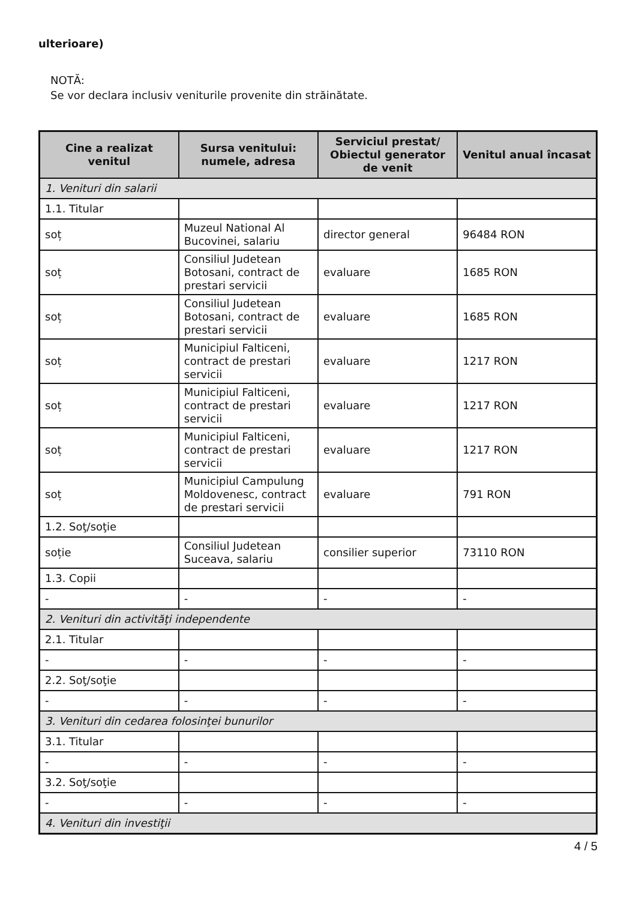ulterioare)
NOTĂ:
Se vor declara inclusiv veniturile provenite din străinătate.
| Cine a realizat venitul | Sursa venitului: numele, adresa | Serviciul prestat/ Obiectul generator de venit | Venitul anual încasat |
| --- | --- | --- | --- |
| 1. Venituri din salarii | | | |
| 1.1. Titular | | | |
| soț | Muzeul National Al Bucovinei, salariu | director general | 96484 RON |
| soț | Consiliul Judetean Botosani, contract de prestari servicii | evaluare | 1685 RON |
| soț | Consiliul Judetean Botosani, contract de prestari servicii | evaluare | 1685 RON |
| soț | Municipiul Falticeni, contract de prestari servicii | evaluare | 1217 RON |
| soț | Municipiul Falticeni, contract de prestari servicii | evaluare | 1217 RON |
| soț | Municipiul Falticeni, contract de prestari servicii | evaluare | 1217 RON |
| soț | Municipiul Campulung Moldovenesc, contract de prestari servicii | evaluare | 791 RON |
| 1.2. Soţ/soţie | | | |
| soție | Consiliul Judetean Suceava, salariu | consilier superior | 73110 RON |
| 1.3. Copii | | | |
| - | - | - | - |
| 2. Venituri din activităţi independente | | | |
| 2.1. Titular | | | |
| - | - | - | - |
| 2.2. Soţ/soţie | | | |
| - | - | - | - |
| 3. Venituri din cedarea folosinţei bunurilor | | | |
| 3.1. Titular | | | |
| - | - | - | - |
| 3.2. Soţ/soţie | | | |
| - | - | - | - |
| 4. Venituri din investiţii | | | |
4 / 5